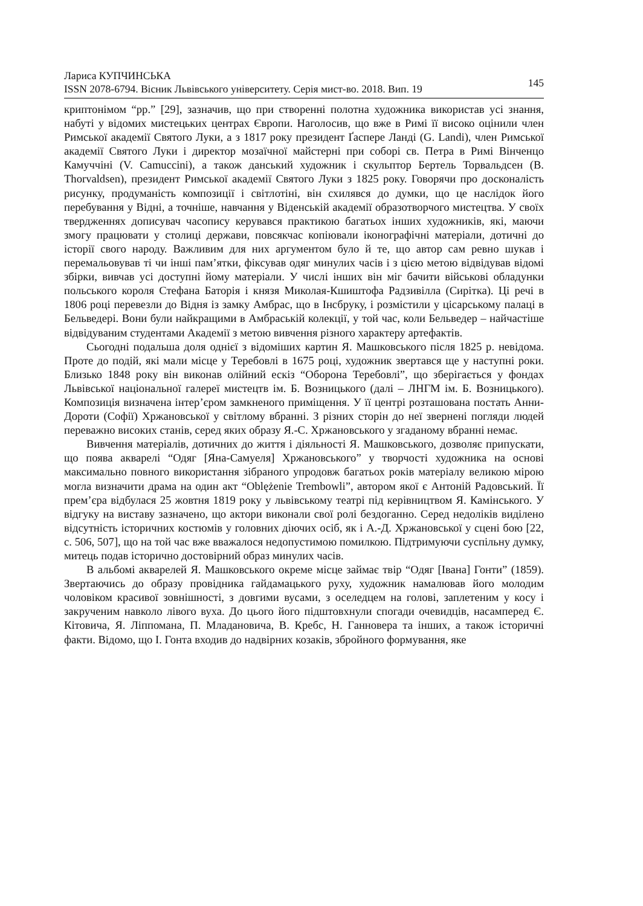Лариса КУПЧИНСЬКА
ISSN 2078-6794. Вісник Львівського університету. Серія мист-во. 2018. Вип. 19
145
криптонімом “pp.” [29], зазначив, що при створенні полотна художника використав усі знання, набуті у відомих мистецьких центрах Європи. Наголосив, що вже в Римі її високо оцінили член Римської академії Святого Луки, а з 1817 року президент Ґаспере Ланді (G. Landi), член Римської академії Святого Луки і директор мозаїчної майстерні при соборі св. Петра в Римі Вінченцо Камуччіні (V. Camuccini), а також данський художник і скульптор Бертель Торвальдсен (B. Thorvaldsen), президент Римської академії Святого Луки з 1825 року. Говорячи про досконалість рисунку, продуманість композиції і світлотіні, він схилявся до думки, що це наслідок його перебування у Відні, а точніше, навчання у Віденській академії образотворчого мистецтва. У своїх твердженнях дописувач часопису керувався практикою багатьох інших художників, які, маючи змогу працювати у столиці держави, повсякчас копіювали іконографічні матеріали, дотичні до історії свого народу. Важливим для них аргументом було й те, що автор сам ревно шукав і перемальовував ті чи інші пам’ятки, фіксував одяг минулих часів і з цією метою відвідував відомі збірки, вивчав усі доступні йому матеріали. У числі інших він міг бачити військові обладунки польського короля Стефана Баторія і князя Миколая-Кшиштофа Радзивілла (Сирітка). Ці речі в 1806 році перевезли до Відня із замку Амбрас, що в Інсбруку, і розмістили у цісарському палаці в Бельведері. Вони були найкращими в Амбраській колекції, у той час, коли Бельведер – найчастіше відвідуваним студентами Академії з метою вивчення різного характеру артефактів.
Сьогодні подальша доля однієї з відоміших картин Я. Машковського після 1825 р. невідома. Проте до подій, які мали місце у Теребовлі в 1675 році, художник звертався ще у наступні роки. Близько 1848 року він виконав олійний ескіз “Оборона Теребовлі”, що зберігається у фондах Львівської національної галереї мистецтв ім. Б. Возницького (далі – ЛНГМ ім. Б. Возницького). Композиція визначена інтер’єром замкненого приміщення. У її центрі розташована постать Анни-Дороти (Софії) Хржановської у світлому вбранні. З різних сторін до неї звернені погляди людей переважно високих станів, серед яких образу Я.-С. Хржановського у згаданому вбранні немає.
Вивчення матеріалів, дотичних до життя і діяльності Я. Машковського, дозволяє припускати, що поява акварелі “Одяг [Яна-Самуеля] Хржановського” у творчості художника на основі максимально повного використання зібраного упродовж багатьох років матеріалу великою мірою могла визначити драма на один акт “Oblężenie Trembowli”, автором якої є Антоній Радовський. Її прем’єра відбулася 25 жовтня 1819 року у львівському театрі під керівництвом Я. Камінського. У відгуку на виставу зазначено, що актори виконали свої ролі бездоганно. Серед недоліків виділено відсутність історичних костюмів у головних діючих осіб, як і А.-Д. Хржановської у сцені бою [22, с. 506, 507], що на той час вже вважалося недопустимою помилкою. Підтримуючи суспільну думку, митець подав історично достовірний образ минулих часів.
В альбомі акварелей Я. Машковського окреме місце займає твір “Одяг [Івана] Гонти” (1859). Звертаючись до образу провідника гайдамацького руху, художник намалював його молодим чоловіком красивої зовнішності, з довгими вусами, з оселедцем на голові, заплетеним у косу і закрученим навколо лівого вуха. До цього його підштовхнули спогади очевидців, насамперед Є. Кітовича, Я. Ліппомана, П. Младановича, В. Кребс, Н. Ганновера та інших, а також історичні факти. Відомо, що І. Гонта входив до надвірних козаків, збройного формування, яке